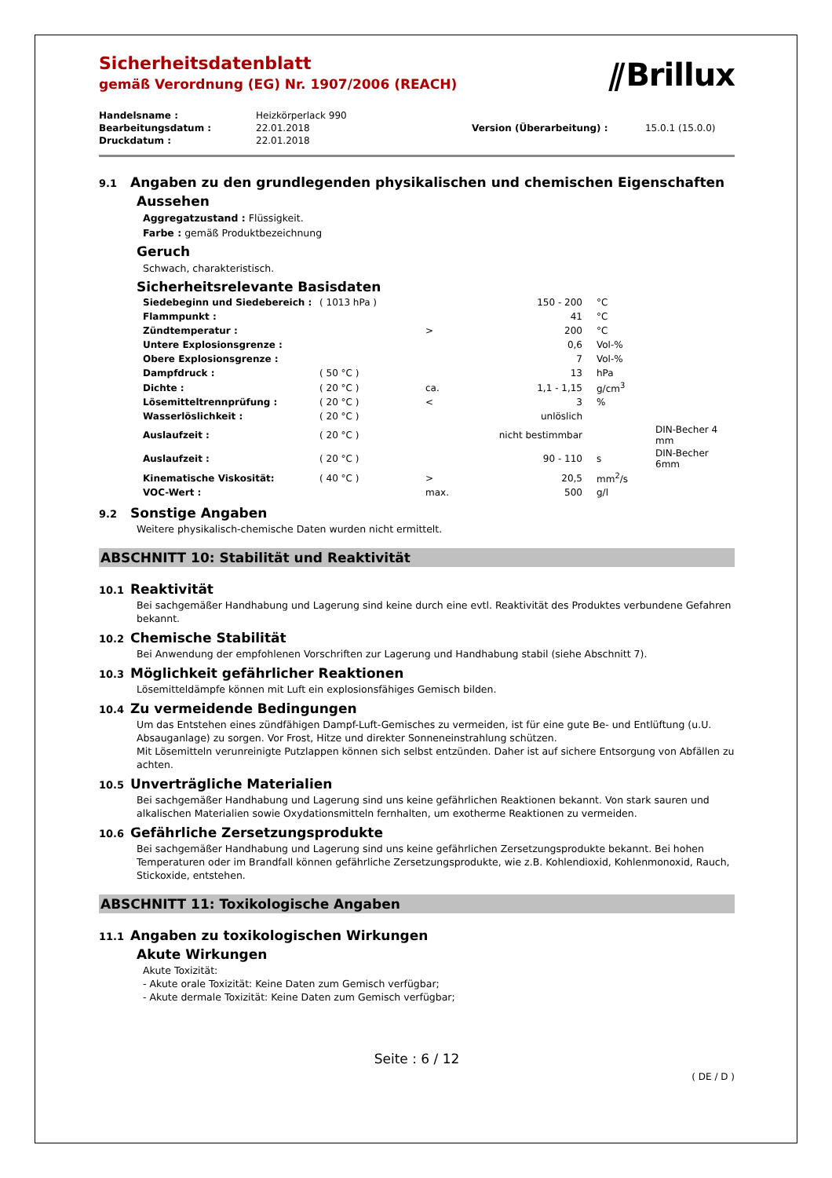Sicherheitsdatenblatt
gemäß Verordnung (EG) Nr. 1907/2006 (REACH)
⫽Brillux
| Handelsname : | Heizkörperlack 990 | | |
| Bearbeitungsdatum : | 22.01.2018 | Version (Überarbeitung) : | 15.0.1 (15.0.0) |
| Druckdatum : | 22.01.2018 | | |
9.1 Angaben zu den grundlegenden physikalischen und chemischen Eigenschaften
Aussehen
Aggregatzustand : Flüssigkeit.
Farbe : gemäß Produktbezeichnung
Geruch
Schwach, charakteristisch.
Sicherheitsrelevante Basisdaten
| Siedebeginn und Siedebereich : | ( 1013 hPa ) | | 150 - 200 | °C | |
| Flammpunkt : | | | 41 | °C | |
| Zündtemperatur : | | > | 200 | °C | |
| Untere Explosionsgrenze : | | | 0,6 | Vol-% | |
| Obere Explosionsgrenze : | | | 7 | Vol-% | |
| Dampfdruck : | ( 50 °C ) | | 13 | hPa | |
| Dichte : | ( 20 °C ) | ca. | 1,1 - 1,15 | g/cm<sup>3</sup> | |
| Lösemitteltrennprüfung : | ( 20 °C ) | < | 3 | % | |
| Wasserlöslichkeit : | ( 20 °C ) | | unlöslich | | |
| Auslaufzeit : | ( 20 °C ) | | nicht bestimmbar | | DIN-Becher 4 mm |
| Auslaufzeit : | ( 20 °C ) | | 90 - 110 | s | DIN-Becher 6mm |
| Kinematische Viskosität: | ( 40 °C ) | > | 20,5 | mm<sup>2</sup>/s | |
| VOC-Wert : | | max. | 500 | g/l | |
9.2 Sonstige Angaben
Weitere physikalisch-chemische Daten wurden nicht ermittelt.
ABSCHNITT 10: Stabilität und Reaktivität
10.1 Reaktivität
Bei sachgemäßer Handhabung und Lagerung sind keine durch eine evtl. Reaktivität des Produktes verbundene Gefahren bekannt.
10.2 Chemische Stabilität
Bei Anwendung der empfohlenen Vorschriften zur Lagerung und Handhabung stabil (siehe Abschnitt 7).
10.3 Möglichkeit gefährlicher Reaktionen
Lösemitteldämpfe können mit Luft ein explosionsfähiges Gemisch bilden.
10.4 Zu vermeidende Bedingungen
Um das Entstehen eines zündfähigen Dampf-Luft-Gemisches zu vermeiden, ist für eine gute Be- und Entlüftung (u.U. Absauganlage) zu sorgen. Vor Frost, Hitze und direkter Sonneneinstrahlung schützen.
Mit Lösemitteln verunreinigte Putzlappen können sich selbst entzünden. Daher ist auf sichere Entsorgung von Abfällen zu achten.
10.5 Unverträgliche Materialien
Bei sachgemäßer Handhabung und Lagerung sind uns keine gefährlichen Reaktionen bekannt. Von stark sauren und alkalischen Materialien sowie Oxydationsmitteln fernhalten, um exotherme Reaktionen zu vermeiden.
10.6 Gefährliche Zersetzungsprodukte
Bei sachgemäßer Handhabung und Lagerung sind uns keine gefährlichen Zersetzungsprodukte bekannt. Bei hohen Temperaturen oder im Brandfall können gefährliche Zersetzungsprodukte, wie z.B. Kohlendioxid, Kohlenmonoxid, Rauch, Stickoxide, entstehen.
ABSCHNITT 11: Toxikologische Angaben
11.1 Angaben zu toxikologischen Wirkungen
Akute Wirkungen
Akute Toxizität:
- Akute orale Toxizität: Keine Daten zum Gemisch verfügbar;
- Akute dermale Toxizität: Keine Daten zum Gemisch verfügbar;
Seite : 6 / 12
( DE / D )